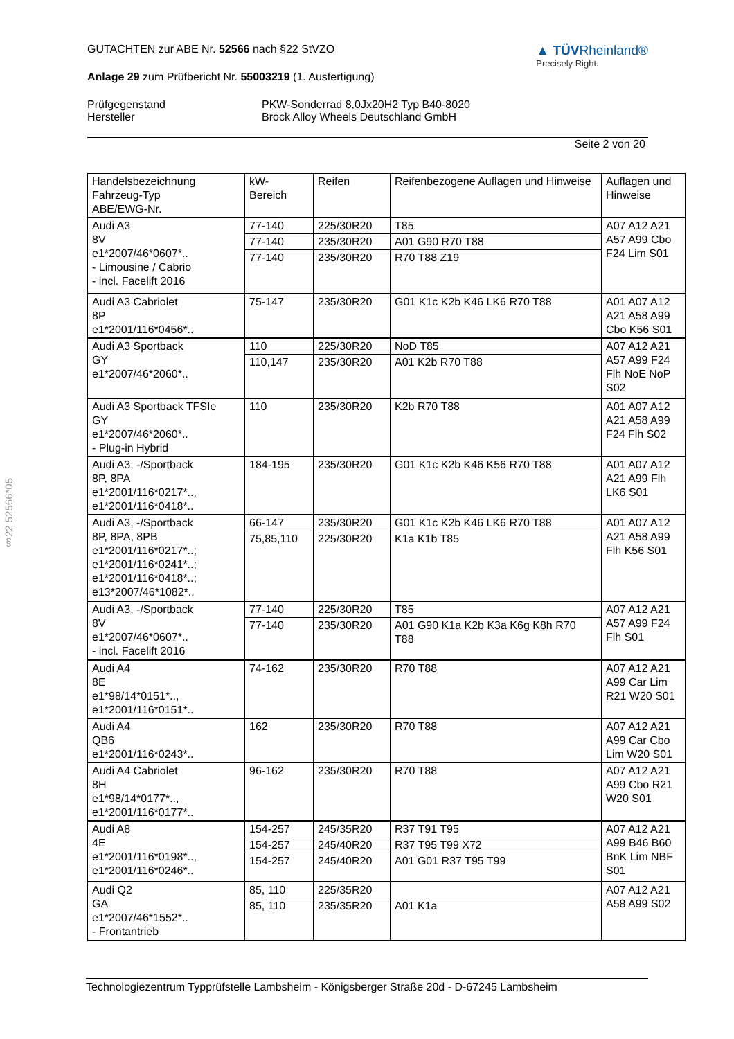▲ TÜVRheinland®
Precisely Right.
GUTACHTEN zur ABE Nr. 52566 nach §22 StVZO
Anlage 29 zum Prüfbericht Nr. 55003219 (1. Ausfertigung)
Prüfgegenstand
Hersteller
PKW-Sonderrad 8,0Jx20H2 Typ B40-8020
Brock Alloy Wheels Deutschland GmbH
Seite 2 von 20
§22 52566*05
| Handelsbezeichnung Fahrzeug-Typ ABE/EWG-Nr. | kW- Bereich | Reifen | Reifenbezogene Auflagen und Hinweise | Auflagen und Hinweise |
| --- | --- | --- | --- | --- |
| Audi A3 8V e1*2007/46*0607*.. - Limousine / Cabrio - incl. Facelift 2016 | 77-140 | 225/30R20 | T85 | A07 A12 A21 A57 A99 Cbo F24 Lim S01 |
| | 77-140 | 235/30R20 | A01 G90 R70 T88 | |
| | 77-140 | 235/30R20 | R70 T88 Z19 | |
| Audi A3 Cabriolet 8P e1*2001/116*0456*.. | 75-147 | 235/30R20 | G01 K1c K2b K46 LK6 R70 T88 | A01 A07 A12 A21 A58 A99 Cbo K56 S01 |
| Audi A3 Sportback GY e1*2007/46*2060*.. | 110 | 225/30R20 | NoD T85 | A07 A12 A21 A57 A99 F24 Flh NoE NoP S02 |
| | 110,147 | 235/30R20 | A01 K2b R70 T88 | |
| Audi A3 Sportback TFSIe GY e1*2007/46*2060*.. - Plug-in Hybrid | 110 | 235/30R20 | K2b R70 T88 | A01 A07 A12 A21 A58 A99 F24 Flh S02 |
| Audi A3, -/Sportback 8P, 8PA e1*2001/116*0217*.., e1*2001/116*0418*.. | 184-195 | 235/30R20 | G01 K1c K2b K46 K56 R70 T88 | A01 A07 A12 A21 A99 Flh LK6 S01 |
| Audi A3, -/Sportback 8P, 8PA, 8PB e1*2001/116*0217*..; e1*2001/116*0241*..; e1*2001/116*0418*..; e13*2007/46*1082*.. | 66-147 | 235/30R20 | G01 K1c K2b K46 LK6 R70 T88 | A01 A07 A12 A21 A58 A99 Flh K56 S01 |
| | 75,85,110 | 225/30R20 | K1a K1b T85 | |
| Audi A3, -/Sportback 8V e1*2007/46*0607*.. - incl. Facelift 2016 | 77-140 | 225/30R20 | T85 | A07 A12 A21 A57 A99 F24 Flh S01 |
| | 77-140 | 235/30R20 | A01 G90 K1a K2b K3a K6g K8h R70 T88 | |
| Audi A4 8E e1*98/14*0151*.., e1*2001/116*0151*.. | 74-162 | 235/30R20 | R70 T88 | A07 A12 A21 A99 Car Lim R21 W20 S01 |
| Audi A4 QB6 e1*2001/116*0243*.. | 162 | 235/30R20 | R70 T88 | A07 A12 A21 A99 Car Cbo Lim W20 S01 |
| Audi A4 Cabriolet 8H e1*98/14*0177*.., e1*2001/116*0177*.. | 96-162 | 235/30R20 | R70 T88 | A07 A12 A21 A99 Cbo R21 W20 S01 |
| Audi A8 4E e1*2001/116*0198*.., e1*2001/116*0246*.. | 154-257 | 245/35R20 | R37 T91 T95 | A07 A12 A21 A99 B46 B60 BnK Lim NBF S01 |
| | 154-257 | 245/40R20 | R37 T95 T99 X72 | |
| | 154-257 | 245/40R20 | A01 G01 R37 T95 T99 | |
| Audi Q2 GA e1*2007/46*1552*.. - Frontantrieb | 85, 110 | 225/35R20 | | A07 A12 A21 A58 A99 S02 |
| | 85, 110 | 235/35R20 | A01 K1a | |
Technologiezentrum Typprüfstelle Lambsheim - Königsberger Straße 20d - D-67245 Lambsheim